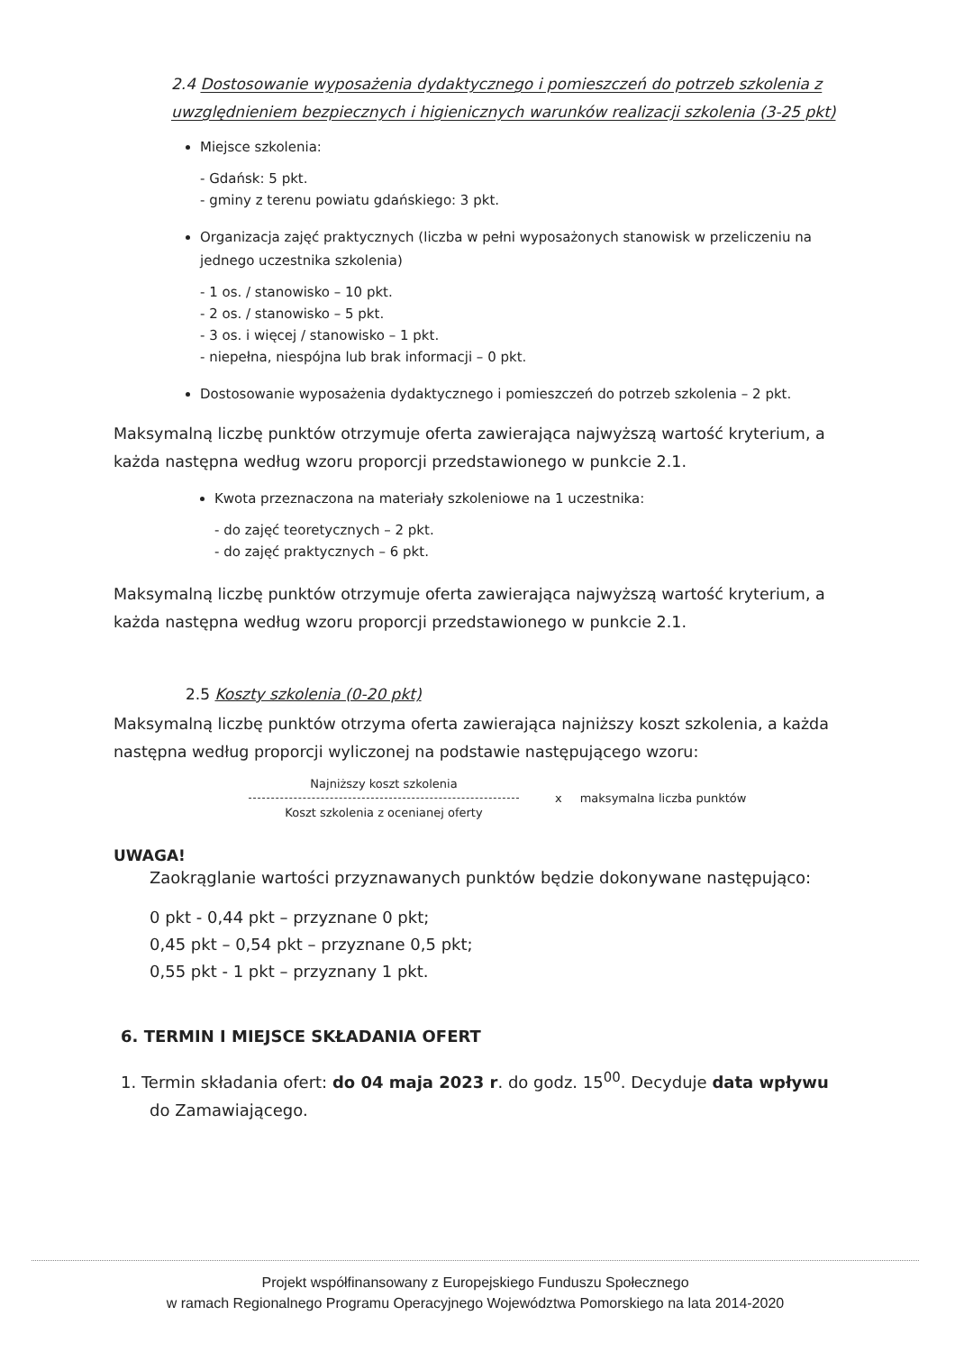2.4 Dostosowanie wyposażenia dydaktycznego i pomieszczeń do potrzeb szkolenia z uwzględnieniem bezpiecznych i higienicznych warunków realizacji szkolenia (3-25 pkt)
Miejsce szkolenia:
- Gdańsk: 5 pkt.
- gminy z terenu powiatu gdańskiego: 3 pkt.
Organizacja zajęć praktycznych (liczba w pełni wyposażonych stanowisk w przeliczeniu na jednego uczestnika szkolenia)
- 1 os. / stanowisko – 10 pkt.
- 2 os. / stanowisko – 5 pkt.
- 3 os. i więcej / stanowisko – 1 pkt.
- niepełna, niespójna lub brak informacji – 0 pkt.
Dostosowanie wyposażenia dydaktycznego i pomieszczeń do potrzeb szkolenia – 2 pkt.
Maksymalną liczbę punktów otrzymuje oferta zawierająca najwyższą wartość kryterium, a każda następna według wzoru proporcji przedstawionego w punkcie 2.1.
Kwota przeznaczona na materiały szkoleniowe na 1 uczestnika:
- do zajęć teoretycznych – 2 pkt.
- do zajęć praktycznych – 6 pkt.
Maksymalną liczbę punktów otrzymuje oferta zawierająca najwyższą wartość kryterium, a każda następna według wzoru proporcji przedstawionego w punkcie 2.1.
2.5 Koszty szkolenia (0-20 pkt)
Maksymalną liczbę punktów otrzyma oferta zawierająca najniższy koszt szkolenia, a każda następna według proporcji wyliczonej na podstawie następującego wzoru:
Najniższy koszt szkolenia
Koszt szkolenia z ocenianej oferty
x maksymalna liczba punktów
UWAGA!
Zaokrąglanie wartości przyznawanych punktów będzie dokonywane następująco:
0 pkt - 0,44 pkt – przyznane 0 pkt;
0,45 pkt – 0,54 pkt – przyznane 0,5 pkt;
0,55 pkt - 1 pkt – przyznany 1 pkt.
6. TERMIN I MIEJSCE SKŁADANIA OFERT
1. Termin składania ofert: do 04 maja 2023 r. do godz. 15<sup>00</sup>. Decyduje data wpływu do Zamawiającego.
Projekt współfinansowany z Europejskiego Funduszu Społecznego
w ramach Regionalnego Programu Operacyjnego Województwa Pomorskiego na lata 2014-2020